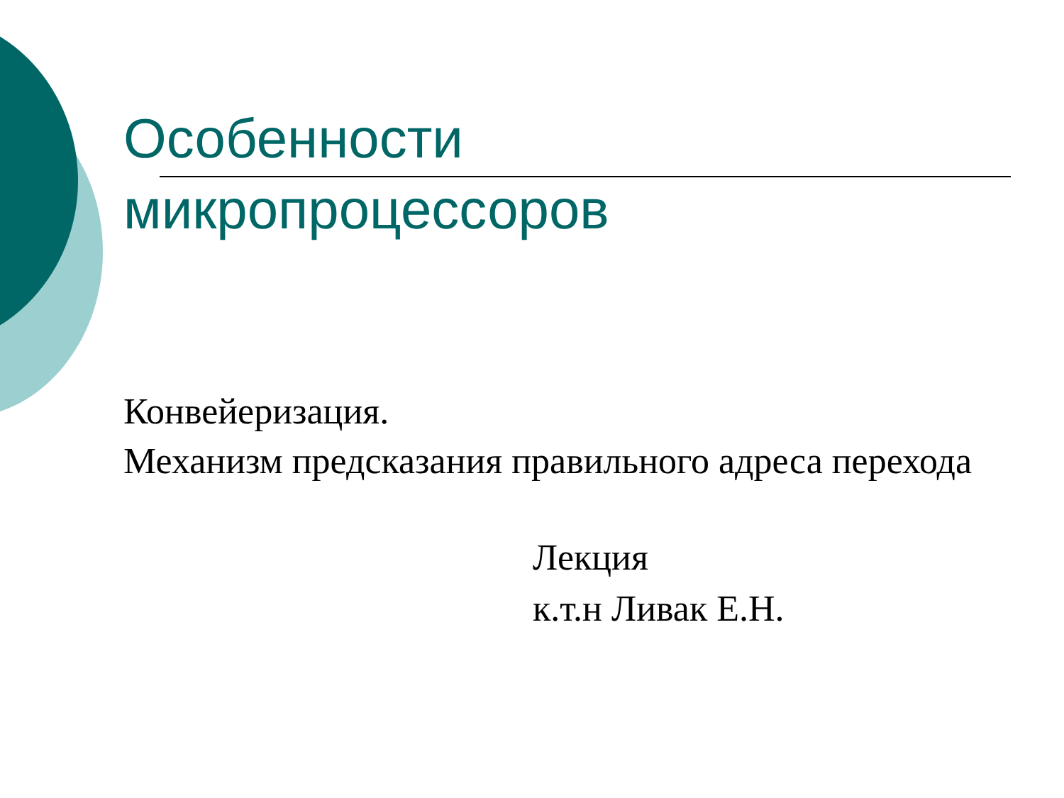Особенности
микропроцессоров
Конвейеризация.
Механизм предсказания правильного адреса перехода
Лекция
к.т.н Ливак Е.Н.